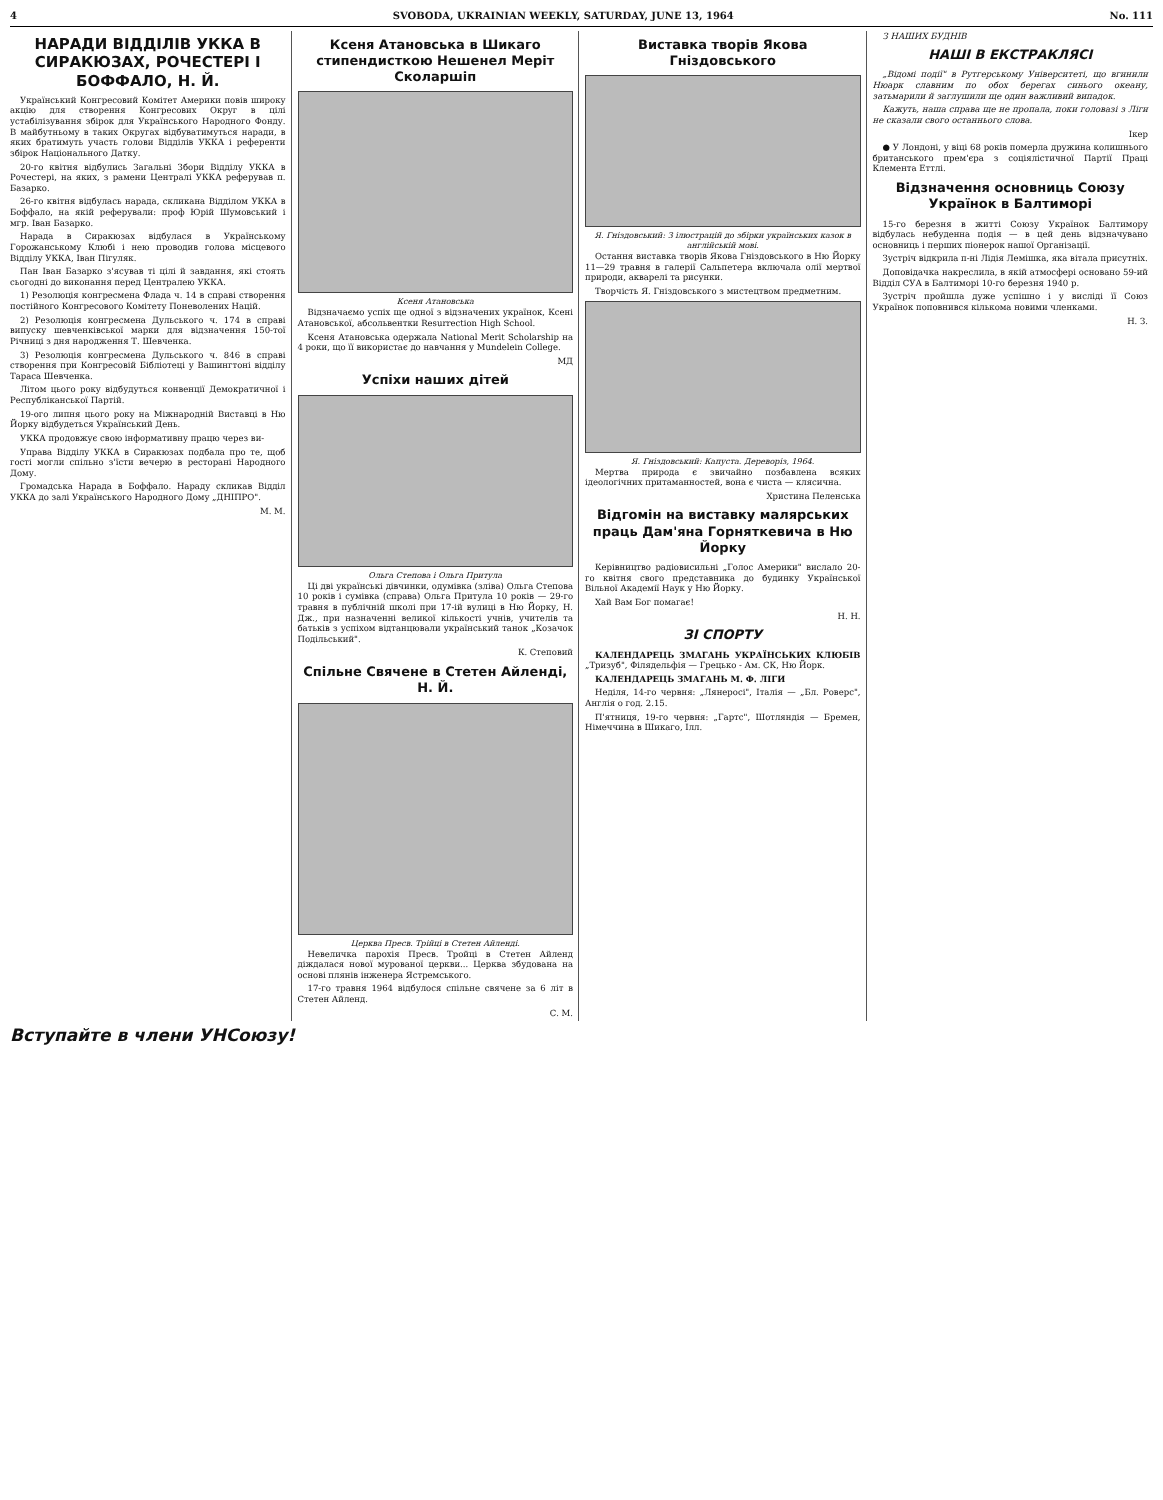4 SVOBODA, UKRAINIAN WEEKLY, SATURDAY, JUNE 13, 1964 No. 111
НАРАДИ ВІДДІЛІВ УККА В СИРАКЮЗАХ, РОЧЕСТЕРІ І БОФФАЛО, Н. Й.
Український Конгресовий Комітет Америки повів широку акцію для створення Конгресових Округ в цілі устабілізування збірок для Українського Народного Фонду. В майбутньому в таких Округах відбуватимуться наради, в яких братимуть участь голови Відділів УККА і референти збірок Національного Датку.
20-го квітня відбулись Загальні Збори Відділу УККА в Рочестері, на яких, з рамени Централі УККА реферував п. Базарко.
26-го квітня відбулась нарада, скликана Відділом УККА в Боффало, на якій реферували: проф Юрій Шумовський і мгр. Іван Базарко.
Нарада в Сиракюзах відбулася в Українському Горожанському Клюбі і нею проводив голова місцевого Відділу УККА, Іван Пігуляк.
Пан Іван Базарко з'ясував ті цілі й завдання, які стоять сьогодні до виконання перед Централею УККА.
1) Резолюція конгресмена Флада ч. 14 в справі створення постійного Конгресового Комітету Поневолених Націй.
2) Резолюція конгресмена Дульського ч. 174 в справі випуску шевченківської марки для відзначення 150-тої Річниці з дня народження Т. Шевченка.
3) Резолюція конгресмена Дульського ч. 846 в справі створення при Конгресовій Бібліотеці у Вашингтоні відділу Тараса Шевченка.
Літом цього року відбудуться конвенції Демократичної і Республіканської Партій.
19-ого липня цього року на Міжнародній Виставці в Ню Йорку відбудеться Український День.
УККА продовжує свою інформативну працю через ви-
Управа Відділу УККА в Сиракюзах подбала про те, щоб гості могли спільно з'їсти вечерю в ресторані Народного Дому.
Громадська Нарада в Боффало. Нараду скликав Відділ УККА до залі Українського Народного Дому „ДНІПРО".
М. М.
Ксеня Атановська в Шикаго стипендисткою Нешенел Меріт Сколаршіп
Ксеня Атановська
Відзначаємо успіх ще одної з відзначених українок, Ксені Атановської, абсольвентки Resurrection High School.
Ксеня Атановська одержала National Merit Scholarship на 4 роки, що її використає до навчання у Mundelein College.
МД
Успіхи наших дітей
Ольга Степова і Ольга Притула
Ці дві українські дівчинки, одумівка (зліва) Ольга Степова 10 років і сумівка (справа) Ольга Притула 10 років — 29-го травня в публічній школі при 17-ій вулиці в Ню Йорку, Н. Дж., при назначенні великої кількості учнів, учителів та батьків з успіхом відтанцювали український танок „Козачок Подільський".
К. Степовий
Спільне Свячене в Стетен Айленді, Н. Й.
Церква Пресв. Трійці в Стетен Айленді.
Невеличка парохія Пресв. Тройці в Стетен Айленд діждалася нової мурованої церкви... Церква збудована на основі плянів інженера Ястремського.
17-го травня 1964 відбулося спільне свячене за 6 літ в Стетен Айленд.
С. М.
Виставка творів Якова Гніздовського
Я. Гніздовський: З ілюстрацій до збірки українських казок в англійській мові.
Остання виставка творів Якова Гніздовського в Ню Йорку 11—29 травня в галерії Сальпетера включала олії мертвої природи, акварелі та рисунки.
Творчість Я. Гніздовського з мистецтвом предметним.
Я. Гніздовський: Капуста. Дереворіз, 1964.
Мертва природа є звичайно позбавлена всяких ідеологічних притаманностей, вона є чиста — клясична.
Христина Пеленська
Відгомін на виставку малярських праць Дам'яна Горняткевича в Ню Йорку
Керівництво радіовисильні „Голос Америки" вислало 20-го квітня свого представника до будинку Української Вільної Академії Наук у Ню Йорку.
Хай Вам Бог помагає!
Н. Н.
ЗІ СПОРТУ
КАЛЕНДАРЕЦЬ ЗМАГАНЬ УКРАЇНСЬКИХ КЛЮБІВ „Тризуб", Філядельфія — Грецько - Ам. СК, Ню Йорк.
КАЛЕНДАРЕЦЬ ЗМАГАНЬ М. Ф. ЛІГИ
Неділя, 14-го червня: „Лянеросі", Італія — „Бл. Роверс", Англія о год. 2.15.
П'ятниця, 19-го червня: „Гартс", Шотляндія — Бремен, Німеччина в Шикаго, Ілл.
З НАШИХ БУДНІВ
НАШІ В ЕКСТРАКЛЯСІ
„Відомі події" в Рутгерському Університеті, що вгинили Нюарк славним по обох берегах синього океану, затьмарили й заглушили ще один важливий випадок.
Кажуть, наша справа ще не пропала, поки головазі з Ліги не сказали свого останнього слова.
Ікер
● У Лондоні, у віці 68 років померла дружина колишнього британського прем'єра з соціялістичної Партії Праці Клемента Еттлі.
Відзначення основниць Союзу Українок в Балтиморі
15-го березня в житті Союзу Українок Балтимору відбулась небуденна подія — в цей день відзначувано основниць і перших піонерок нашої Організації.
Зустріч відкрила п-ні Лідія Лемішка, яка вітала присутніх.
Доповідачка накреслила, в якій атмосфері основано 59-ий Відділ СУА в Балтиморі 10-го березня 1940 р.
Зустріч пройшла дуже успішно і у висліді її Союз Українок поповнився кількома новими членками.
Н. З.
Вступайте в члени УНСоюзу!